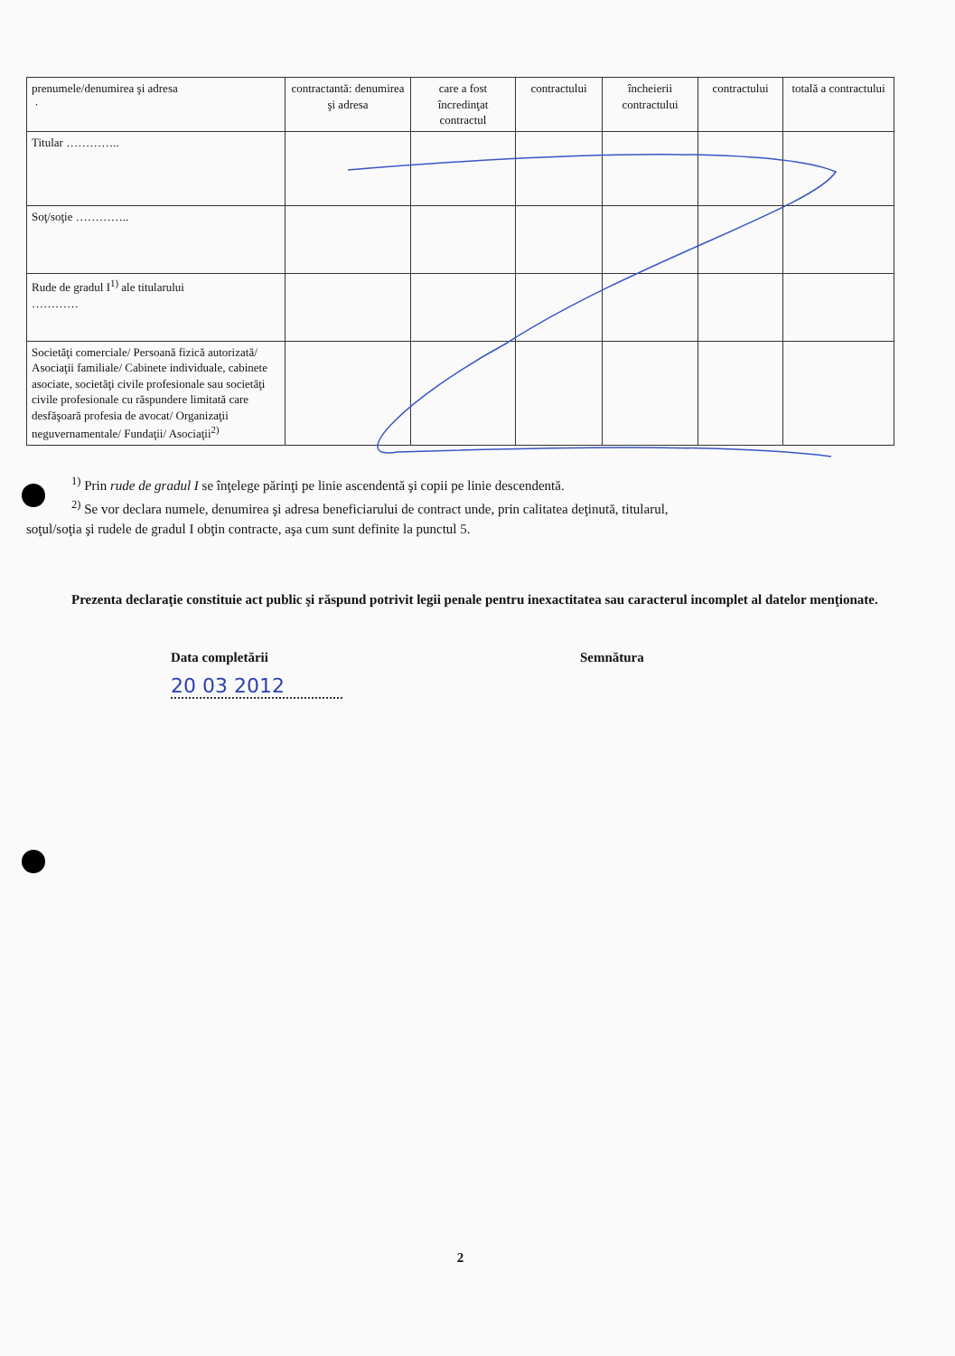| prenumele/denumirea şi adresa · | contractantă: denumirea şi adresa | care a fost încredinţat contractul | contractului | încheierii contractului | contractului | totală a contractului |
| Titular ………….. | | | | | | |
| Soţ/soţie ………….. | | | | | | |
| Rude de gradul I<sup>1)</sup> ale titularului ………… | | | | | | |
| Societăţi comerciale/ Persoană fizică autorizată/ Asociaţii familiale/ Cabinete individuale, cabinete asociate, societăţi civile profesionale sau societăţi civile profesionale cu răspundere limitată care desfăşoară profesia de avocat/ Organizaţii neguvernamentale/ Fundaţii/ Asociaţii<sup>2)</sup> | | | | | | |
<sup>1)</sup> Prin rude de gradul I se înţelege părinţi pe linie ascendentă şi copii pe linie descendentă.
<sup>2)</sup> Se vor declara numele, denumirea şi adresa beneficiarului de contract unde, prin calitatea deţinută, titularul,
soţul/soţia şi rudele de gradul I obţin contracte, aşa cum sunt definite la punctul 5.
Prezenta declaraţie constituie act public şi răspund potrivit legii penale pentru inexactitatea sau caracterul incomplet al datelor menţionate.
Data completării Semnătura
20 03 2012
2